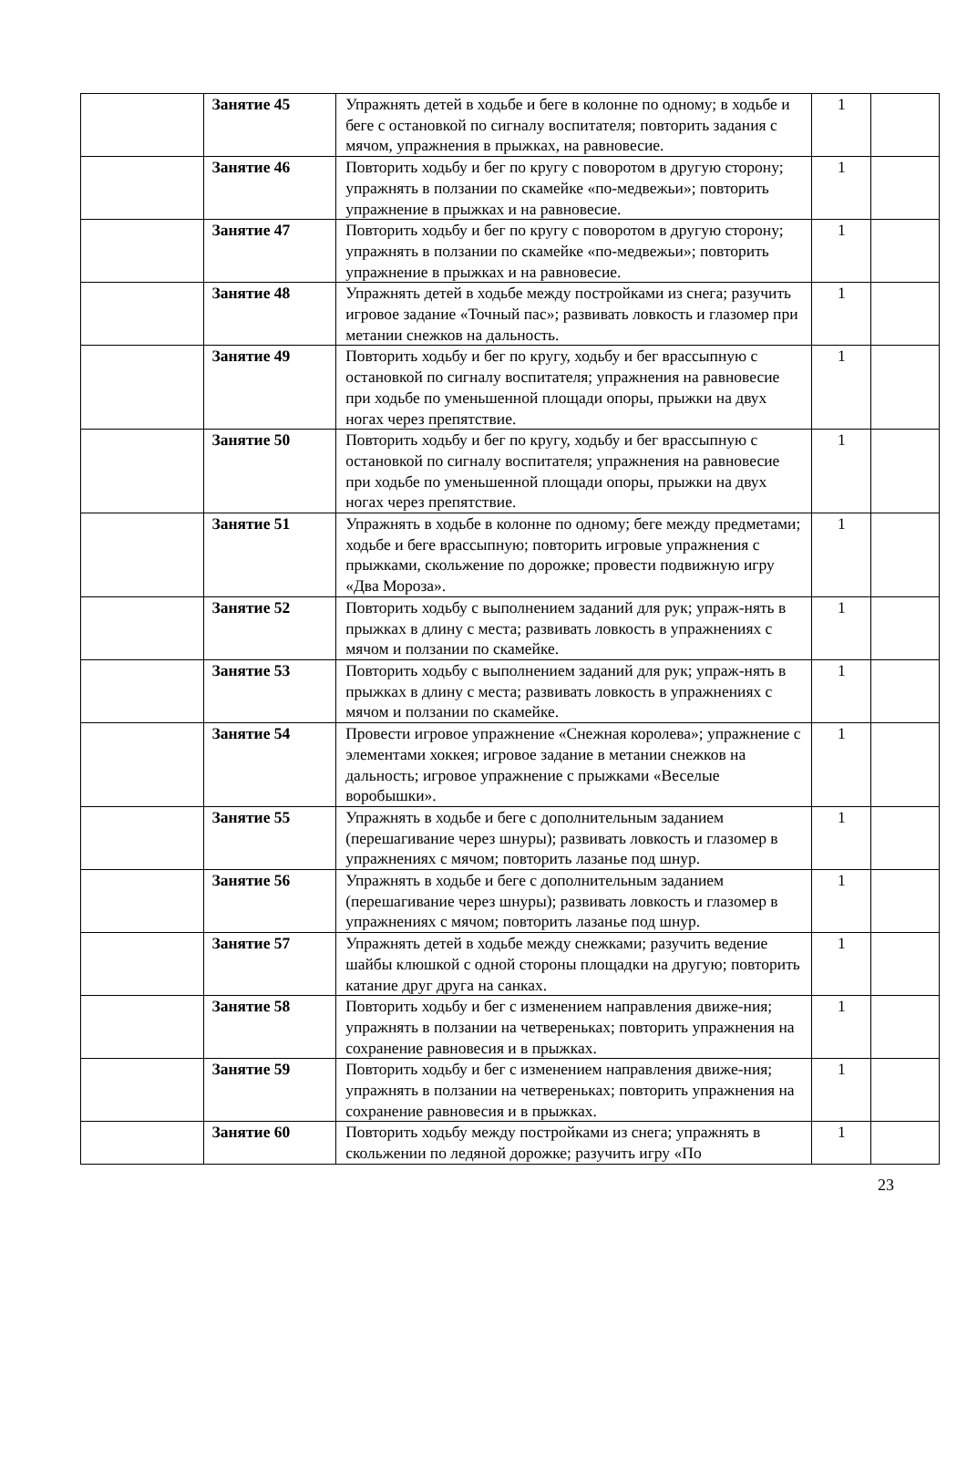| | Занятие 45 | Упражнять детей в ходьбе и беге в колонне по одному; в ходьбе и беге с остановкой по сигналу воспитателя; повторить задания с мячом, упражнения в прыжках, на равновесие. | 1 | |
| | Занятие 46 | Повторить ходьбу и бег по кругу с поворотом в другую сторону; упражнять в ползании по скамейке «по-медвежьи»; повторить упражнение в прыжках и на равновесие. | 1 | |
| | Занятие 47 | Повторить ходьбу и бег по кругу с поворотом в другую сторону; упражнять в ползании по скамейке «по-медвежьи»; повторить упражнение в прыжках и на равновесие. | 1 | |
| | Занятие 48 | Упражнять детей в ходьбе между постройками из снега; разучить игровое задание «Точный пас»; развивать ловкость и глазомер при метании снежков на дальность. | 1 | |
| | Занятие 49 | Повторить ходьбу и бег по кругу, ходьбу и бег врассыпную с остановкой по сигналу воспитателя; упражнения на равновесие при ходьбе по уменьшенной площади опоры, прыжки на двух ногах через препятствие. | 1 | |
| | Занятие 50 | Повторить ходьбу и бег по кругу, ходьбу и бег врассыпную с остановкой по сигналу воспитателя; упражнения на равновесие при ходьбе по уменьшенной площади опоры, прыжки на двух ногах через препятствие. | 1 | |
| | Занятие 51 | Упражнять в ходьбе в колонне по одному; беге между предметами; ходьбе и беге врассыпную; повторить игровые упражнения с прыжками, скольжение по дорожке; провести подвижную игру «Два Мороза». | 1 | |
| | Занятие 52 | Повторить ходьбу с выполнением заданий для рук; упраж-нять в прыжках в длину с места; развивать ловкость в упражнениях с мячом и ползании по скамейке. | 1 | |
| | Занятие 53 | Повторить ходьбу с выполнением заданий для рук; упраж-нять в прыжках в длину с места; развивать ловкость в упражнениях с мячом и ползании по скамейке. | 1 | |
| | Занятие 54 | Провести игровое упражнение «Снежная королева»; упражнение с элементами хоккея; игровое задание в метании снежков на дальность; игровое упражнение с прыжками «Веселые воробышки». | 1 | |
| | Занятие 55 | Упражнять в ходьбе и беге с дополнительным заданием (перешагивание через шнуры); развивать ловкость и глазомер в упражнениях с мячом; повторить лазанье под шнур. | 1 | |
| | Занятие 56 | Упражнять в ходьбе и беге с дополнительным заданием (перешагивание через шнуры); развивать ловкость и глазомер в упражнениях с мячом; повторить лазанье под шнур. | 1 | |
| | Занятие 57 | Упражнять детей в ходьбе между снежками; разучить ведение шайбы клюшкой с одной стороны площадки на другую; повторить катание друг друга на санках. | 1 | |
| | Занятие 58 | Повторить ходьбу и бег с изменением направления движе-ния; упражнять в ползании на четвереньках; повторить упражнения на сохранение равновесия и в прыжках. | 1 | |
| | Занятие 59 | Повторить ходьбу и бег с изменением направления движе-ния; упражнять в ползании на четвереньках; повторить упражнения на сохранение равновесия и в прыжках. | 1 | |
| | Занятие 60 | Повторить ходьбу между постройками из снега; упражнять в скольжении по ледяной дорожке; разучить игру «По | 1 | |
23